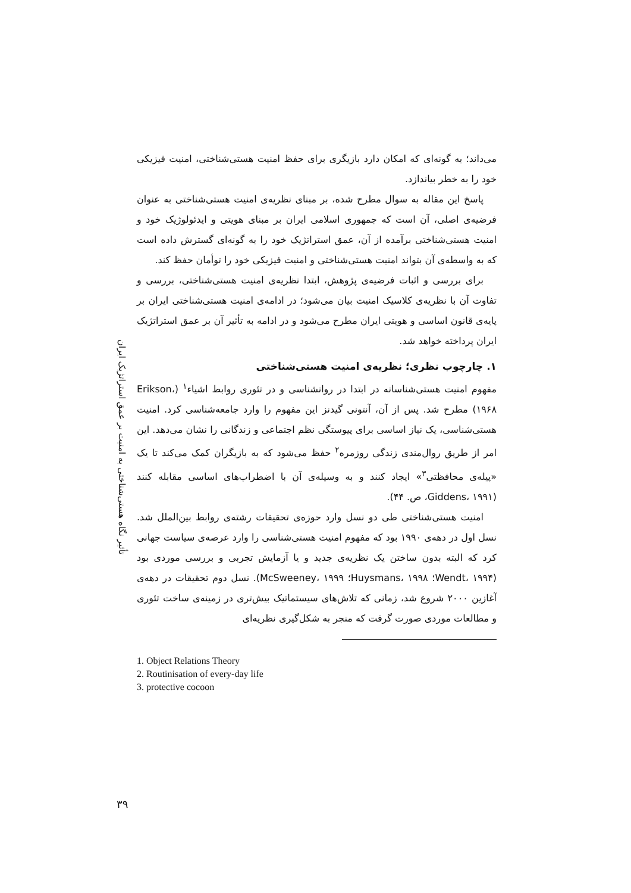تأثیر نگاه هستی‌شناختی به امنیت بر عمق استراتژیک ایران
می‌داند؛ به گونه‌ای که امکان دارد بازیگری برای حفظ امنیت هستی‌شناختی، امنیت فیزیکی خود را به خطر بیاندازد.
پاسخ این مقاله به سوال مطرح شده، بر مبنای نظریه‌ی امنیت هستی‌شناختی به عنوان فرضیه‌ی اصلی، آن است که جمهوری اسلامی ایران بر مبنای هویتی و ایدئولوژیک خود و امنیت هستی‌شناختی برآمده از آن، عمق استراتژیک خود را به گونه‌ای گسترش داده است که به واسطه‌ی آن بتواند امنیت هستی‌شناختی و امنیت فیزیکی خود را توأمان حفظ کند.
برای بررسی و اثبات فرضیه‌ی پژوهش، ابتدا نظریه‌ی امنیت هستی‌شناختی، بررسی و تفاوت آن با نظریه‌ی کلاسیک امنیت بیان می‌شود؛ در ادامه‌ی امنیت هستی‌شناختی ایران بر پایه‌ی قانون اساسی و هویتی ایران مطرح می‌شود و در ادامه به تأثیر آن بر عمق استراتژیک ایران پرداخته خواهد شد.
۱. چارچوب نظری؛ نظریه‌ی امنیت هستی‌شناختی
مفهوم امنیت هستی‌شناسانه در ابتدا در روانشناسی و در تئوری روابط اشیاء<sup>۱</sup> (Erikson، ۱۹۶۸) مطرح شد. پس از آن، آنتونی گیدنز این مفهوم را وارد جامعه‌شناسی کرد. امنیت هستی‌شناسی، یک نیاز اساسی برای پیوستگی نظم اجتماعی و زندگانی را نشان می‌دهد. این امر از طریق روال‌مندی زندگی روزمره<sup>۲</sup> حفظ می‌شود که به بازیگران کمک می‌کند تا یک «پیله‌ی محافظتی<sup>۳</sup>» ایجاد کنند و به وسیله‌ی آن با اضطراب‌های اساسی مقابله کنند (Giddens، ۱۹۹۱، ص. ۴۴).
امنیت هستی‌شناختی طی دو نسل وارد حوزه‌ی تحقیقات رشته‌ی روابط بین‌الملل شد. نسل اول در دهه‌ی ۱۹۹۰ بود که مفهوم امنیت هستی‌شناسی را وارد عرصه‌ی سیاست جهانی کرد که البته بدون ساختن یک نظریه‌ی جدید و یا آزمایش تجربی و بررسی موردی بود (Wendt، ۱۹۹۴؛ Huysmans، ۱۹۹۸؛ McSweeney، ۱۹۹۹). نسل دوم تحقیقات در دهه‌ی آغازین ۲۰۰۰ شروع شد، زمانی که تلاش‌های سیستماتیک بیش‌تری در زمینه‌ی ساخت تئوری و مطالعات موردی صورت گرفت که منجر به شکل‌گیری نظریه‌ای
1. Object Relations Theory
2. Routinisation of every-day life
3. protective cocoon
۳۹